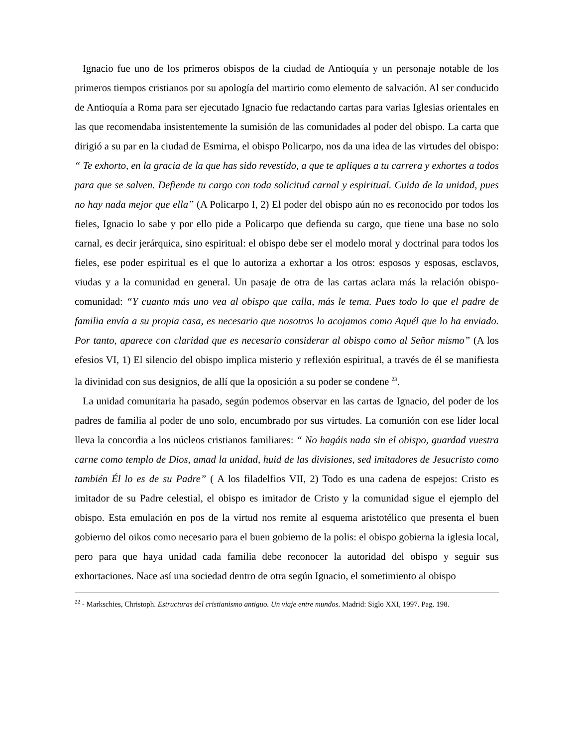Ignacio fue uno de los primeros obispos de la ciudad de Antioquía y un personaje notable de los primeros tiempos cristianos por su apología del martirio como elemento de salvación. Al ser conducido de Antioquía a Roma para ser ejecutado Ignacio fue redactando cartas para varias Iglesias orientales en las que recomendaba insistentemente la sumisión de las comunidades al poder del obispo. La carta que dirigió a su par en la ciudad de Esmirna, el obispo Policarpo, nos da una idea de las virtudes del obispo: “ Te exhorto, en la gracia de la que has sido revestido, a que te apliques a tu carrera y exhortes a todos para que se salven. Defiende tu cargo con toda solicitud carnal y espiritual. Cuida de la unidad, pues no hay nada mejor que ella” (A Policarpo I, 2) El poder del obispo aún no es reconocido por todos los fieles, Ignacio lo sabe y por ello pide a Policarpo que defienda su cargo, que tiene una base no solo carnal, es decir jerárquica, sino espiritual: el obispo debe ser el modelo moral y doctrinal para todos los fieles, ese poder espiritual es el que lo autoriza a exhortar a los otros: esposos y esposas, esclavos, viudas y a la comunidad en general. Un pasaje de otra de las cartas aclara más la relación obispo- comunidad: “Y cuanto más uno vea al obispo que calla, más le tema. Pues todo lo que el padre de familia envía a su propia casa, es necesario que nosotros lo acojamos como Aquél que lo ha enviado. Por tanto, aparece con claridad que es necesario considerar al obispo como al Señor mismo” (A los efesios VI, 1) El silencio del obispo implica misterio y reflexión espiritual, a través de él se manifiesta la divinidad con sus designios, de allí que la oposición a su poder se condene <sup>23</sup>.
La unidad comunitaria ha pasado, según podemos observar en las cartas de Ignacio, del poder de los padres de familia al poder de uno solo, encumbrado por sus virtudes. La comunión con ese líder local lleva la concordia a los núcleos cristianos familiares: “ No hagáis nada sin el obispo, guardad vuestra carne como templo de Dios, amad la unidad, huid de las divisiones, sed imitadores de Jesucristo como también Él lo es de su Padre” ( A los filadelfios VII, 2) Todo es una cadena de espejos: Cristo es imitador de su Padre celestial, el obispo es imitador de Cristo y la comunidad sigue el ejemplo del obispo. Esta emulación en pos de la virtud nos remite al esquema aristotélico que presenta el buen gobierno del oikos como necesario para el buen gobierno de la polis: el obispo gobierna la iglesia local, pero para que haya unidad cada familia debe reconocer la autoridad del obispo y seguir sus exhortaciones. Nace así una sociedad dentro de otra según Ignacio, el sometimiento al obispo
<sup>22</sup> - Markschies, Christoph. Estructuras del cristianismo antiguo. Un viaje entre mundos. Madrid: Siglo XXI, 1997. Pag. 198.